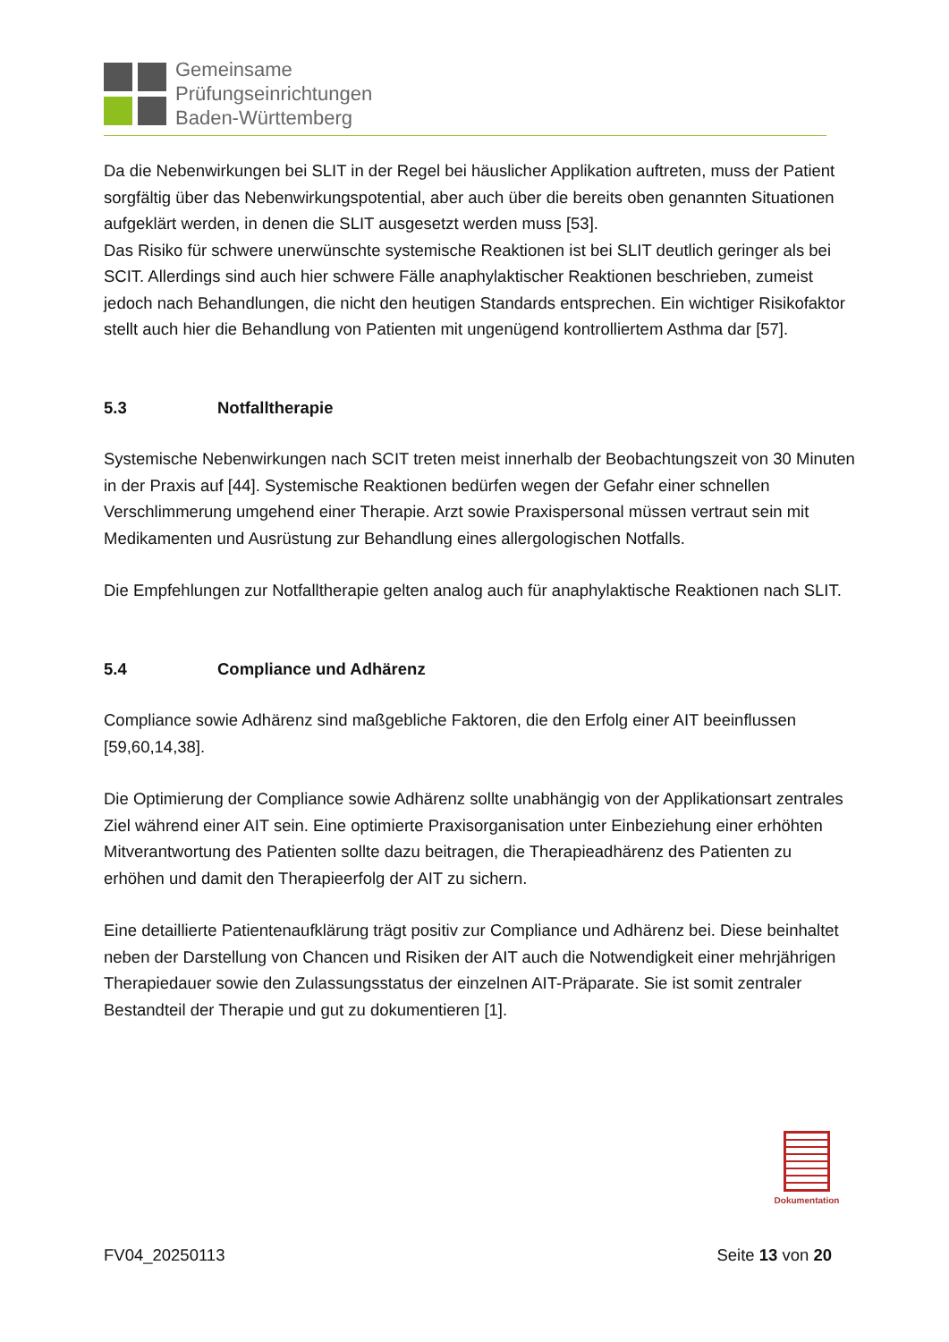Gemeinsame
Prüfungseinrichtungen
Baden-Württemberg
Da die Nebenwirkungen bei SLIT in der Regel bei häuslicher Applikation auftreten, muss der Patient sorgfältig über das Nebenwirkungspotential, aber auch über die bereits oben genannten Situationen aufgeklärt werden, in denen die SLIT ausgesetzt werden muss [53].
Das Risiko für schwere unerwünschte systemische Reaktionen ist bei SLIT deutlich geringer als bei SCIT. Allerdings sind auch hier schwere Fälle anaphylaktischer Reaktionen beschrieben, zumeist jedoch nach Behandlungen, die nicht den heutigen Standards entsprechen. Ein wichtiger Risikofaktor stellt auch hier die Behandlung von Patienten mit ungenügend kontrolliertem Asthma dar [57].
5.3 Notfalltherapie
Systemische Nebenwirkungen nach SCIT treten meist innerhalb der Beobachtungszeit von 30 Minuten in der Praxis auf [44]. Systemische Reaktionen bedürfen wegen der Gefahr einer schnellen Verschlimmerung umgehend einer Therapie. Arzt sowie Praxispersonal müssen vertraut sein mit Medikamenten und Ausrüstung zur Behandlung eines allergologischen Notfalls.
Die Empfehlungen zur Notfalltherapie gelten analog auch für anaphylaktische Reaktionen nach SLIT.
5.4 Compliance und Adhärenz
Compliance sowie Adhärenz sind maßgebliche Faktoren, die den Erfolg einer AIT beeinflussen [59,60,14,38].
Die Optimierung der Compliance sowie Adhärenz sollte unabhängig von der Applikationsart zentrales Ziel während einer AIT sein. Eine optimierte Praxisorganisation unter Einbeziehung einer erhöhten Mitverantwortung des Patienten sollte dazu beitragen, die Therapieadhärenz des Patienten zu erhöhen und damit den Therapieerfolg der AIT zu sichern.
Eine detaillierte Patientenaufklärung trägt positiv zur Compliance und Adhärenz bei. Diese beinhaltet neben der Darstellung von Chancen und Risiken der AIT auch die Notwendigkeit einer mehrjährigen Therapiedauer sowie den Zulassungsstatus der einzelnen AIT-Präparate. Sie ist somit zentraler Bestandteil der Therapie und gut zu dokumentieren [1].
Dokumentation
FV04_20250113 Seite 13 von 20